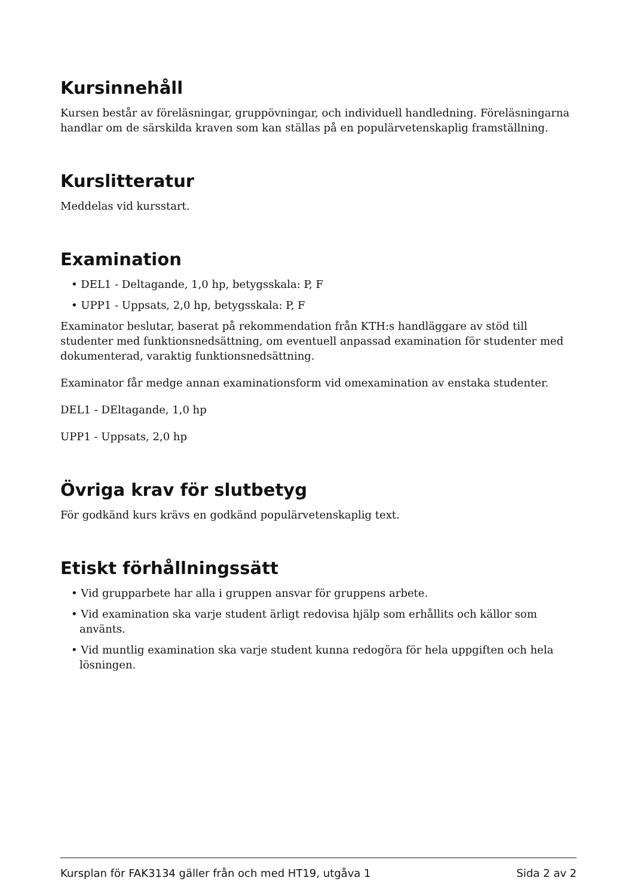Kursinnehåll
Kursen består av föreläsningar, gruppövningar, och individuell handledning. Föreläsningarna handlar om de särskilda kraven som kan ställas på en populärvetenskaplig framställning.
Kurslitteratur
Meddelas vid kursstart.
Examination
• DEL1 - Deltagande, 1,0 hp, betygsskala: P, F
• UPP1 - Uppsats, 2,0 hp, betygsskala: P, F
Examinator beslutar, baserat på rekommendation från KTH:s handläggare av stöd till studenter med funktionsnedsättning, om eventuell anpassad examination för studenter med dokumenterad, varaktig funktionsnedsättning.
Examinator får medge annan examinationsform vid omexamination av enstaka studenter.
DEL1 - DEltagande, 1,0 hp
UPP1 - Uppsats, 2,0 hp
Övriga krav för slutbetyg
För godkänd kurs krävs en godkänd populärvetenskaplig text.
Etiskt förhållningssätt
• Vid grupparbete har alla i gruppen ansvar för gruppens arbete.
• Vid examination ska varje student ärligt redovisa hjälp som erhållits och källor som använts.
• Vid muntlig examination ska varje student kunna redogöra för hela uppgiften och hela lösningen.
Kursplan för FAK3134 gäller från och med HT19, utgåva 1 Sida 2 av 2